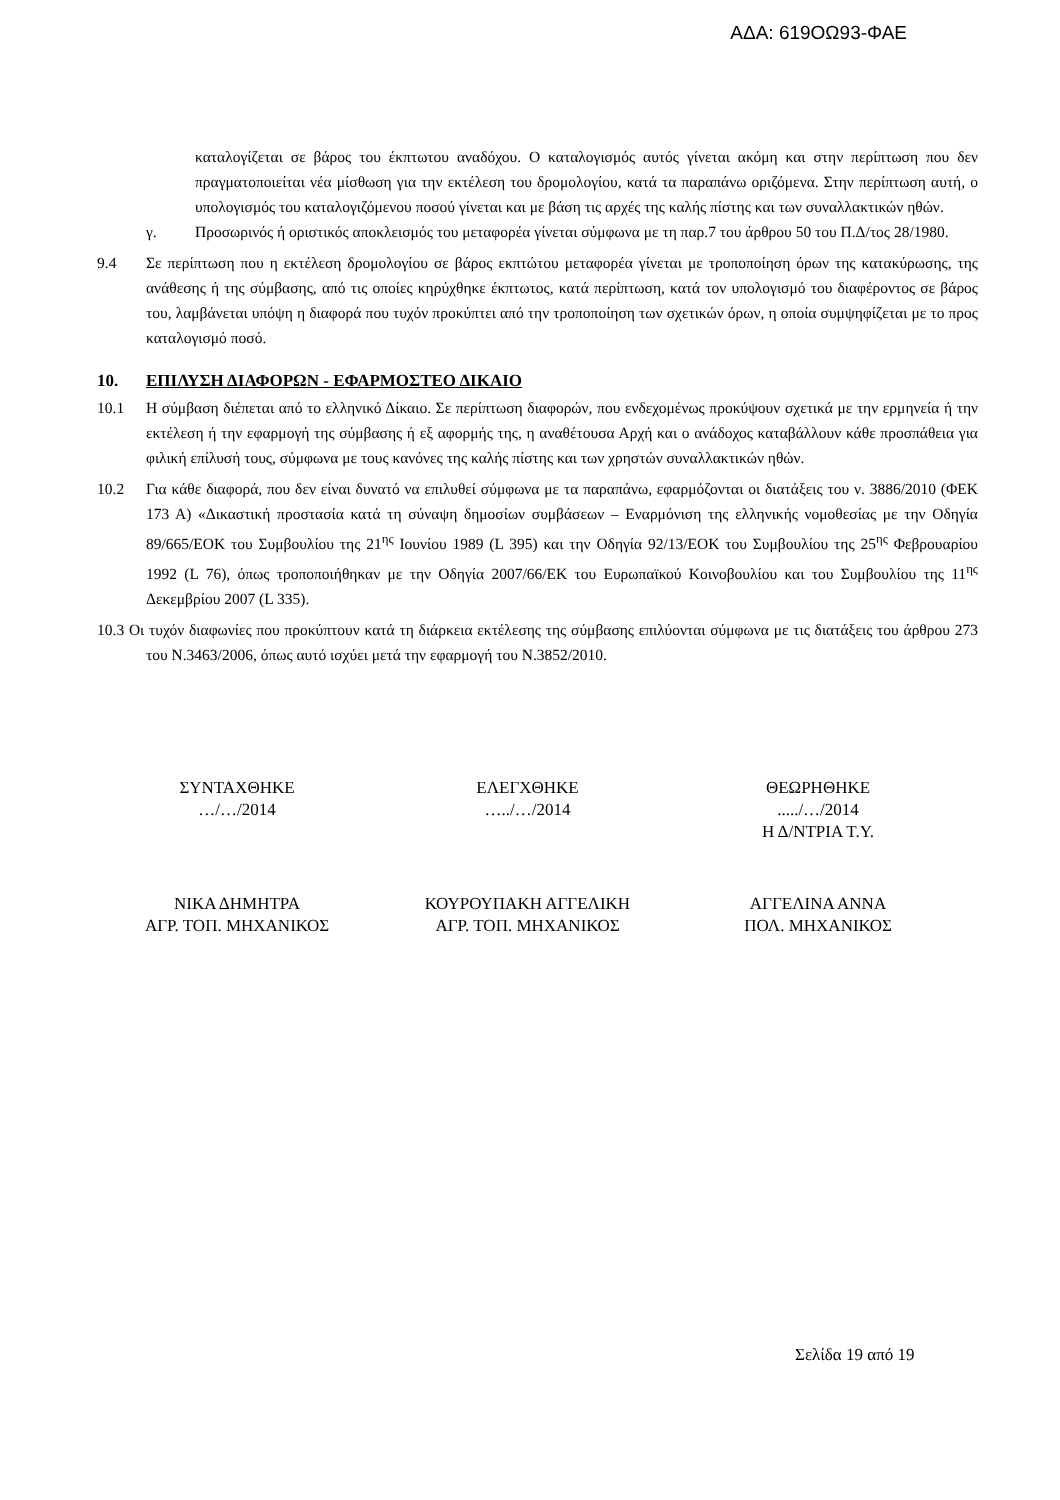ΑΔΑ: 619ΟΩ93-ΦΑΕ
καταλογίζεται σε βάρος του έκπτωτου αναδόχου. Ο καταλογισμός αυτός γίνεται ακόμη και στην περίπτωση που δεν πραγματοποιείται νέα μίσθωση για την εκτέλεση του δρομολογίου, κατά τα παραπάνω οριζόμενα. Στην περίπτωση αυτή, ο υπολογισμός του καταλογιζόμενου ποσού γίνεται και με βάση τις αρχές της καλής πίστης και των συναλλακτικών ηθών.
γ. Προσωρινός ή οριστικός αποκλεισμός του μεταφορέα γίνεται σύμφωνα με τη παρ.7 του άρθρου 50 του Π.Δ/τος 28/1980.
9.4 Σε περίπτωση που η εκτέλεση δρομολογίου σε βάρος εκπτώτου μεταφορέα γίνεται με τροποποίηση όρων της κατακύρωσης, της ανάθεσης ή της σύμβασης, από τις οποίες κηρύχθηκε έκπτωτος, κατά περίπτωση, κατά τον υπολογισμό του διαφέροντος σε βάρος του, λαμβάνεται υπόψη η διαφορά που τυχόν προκύπτει από την τροποποίηση των σχετικών όρων, η οποία συμψηφίζεται με το προς καταλογισμό ποσό.
10. ΕΠΙΛΥΣΗ ΔΙΑΦΟΡΩΝ - ΕΦΑΡΜΟΣΤΕΟ ΔΙΚΑΙΟ
10.1 Η σύμβαση διέπεται από το ελληνικό Δίκαιο. Σε περίπτωση διαφορών, που ενδεχομένως προκύψουν σχετικά με την ερμηνεία ή την εκτέλεση ή την εφαρμογή της σύμβασης ή εξ αφορμής της, η αναθέτουσα Αρχή και ο ανάδοχος καταβάλλουν κάθε προσπάθεια για φιλική επίλυσή τους, σύμφωνα με τους κανόνες της καλής πίστης και των χρηστών συναλλακτικών ηθών.
10.2 Για κάθε διαφορά, που δεν είναι δυνατό να επιλυθεί σύμφωνα με τα παραπάνω, εφαρμόζονται οι διατάξεις του ν. 3886/2010 (ΦΕΚ 173 Α) «Δικαστική προστασία κατά τη σύναψη δημοσίων συμβάσεων – Εναρμόνιση της ελληνικής νομοθεσίας με την Οδηγία 89/665/ΕΟΚ του Συμβουλίου της 21<sup>ης</sup> Ιουνίου 1989 (L 395) και την Οδηγία 92/13/ΕΟΚ του Συμβουλίου της 25<sup>ης</sup> Φεβρουαρίου 1992 (L 76), όπως τροποποιήθηκαν με την Οδηγία 2007/66/ΕΚ του Ευρωπαϊκού Κοινοβουλίου και του Συμβουλίου της 11<sup>ης</sup> Δεκεμβρίου 2007 (L 335).
10.3 Οι τυχόν διαφωνίες που προκύπτουν κατά τη διάρκεια εκτέλεσης της σύμβασης επιλύονται σύμφωνα με τις διατάξεις του άρθρου 273 του Ν.3463/2006, όπως αυτό ισχύει μετά την εφαρμογή του Ν.3852/2010.
ΣΥΝΤΑΧΘΗΚΕ
…/…/2014
ΕΛΕΓΧΘΗΚΕ
…../…/2014
ΘΕΩΡΗΘΗΚΕ
...../…/2014
Η Δ/ΝΤΡΙΑ Τ.Υ.
ΝΙΚΑ ΔΗΜΗΤΡΑ
ΑΓΡ. ΤΟΠ. ΜΗΧΑΝΙΚΟΣ
ΚΟΥΡΟΥΠΑΚΗ ΑΓΓΕΛΙΚΗ
ΑΓΡ. ΤΟΠ. ΜΗΧΑΝΙΚΟΣ
ΑΓΓΕΛΙΝΑ ΑΝΝΑ
ΠΟΛ. ΜΗΧΑΝΙΚΟΣ
Σελίδα 19 από 19